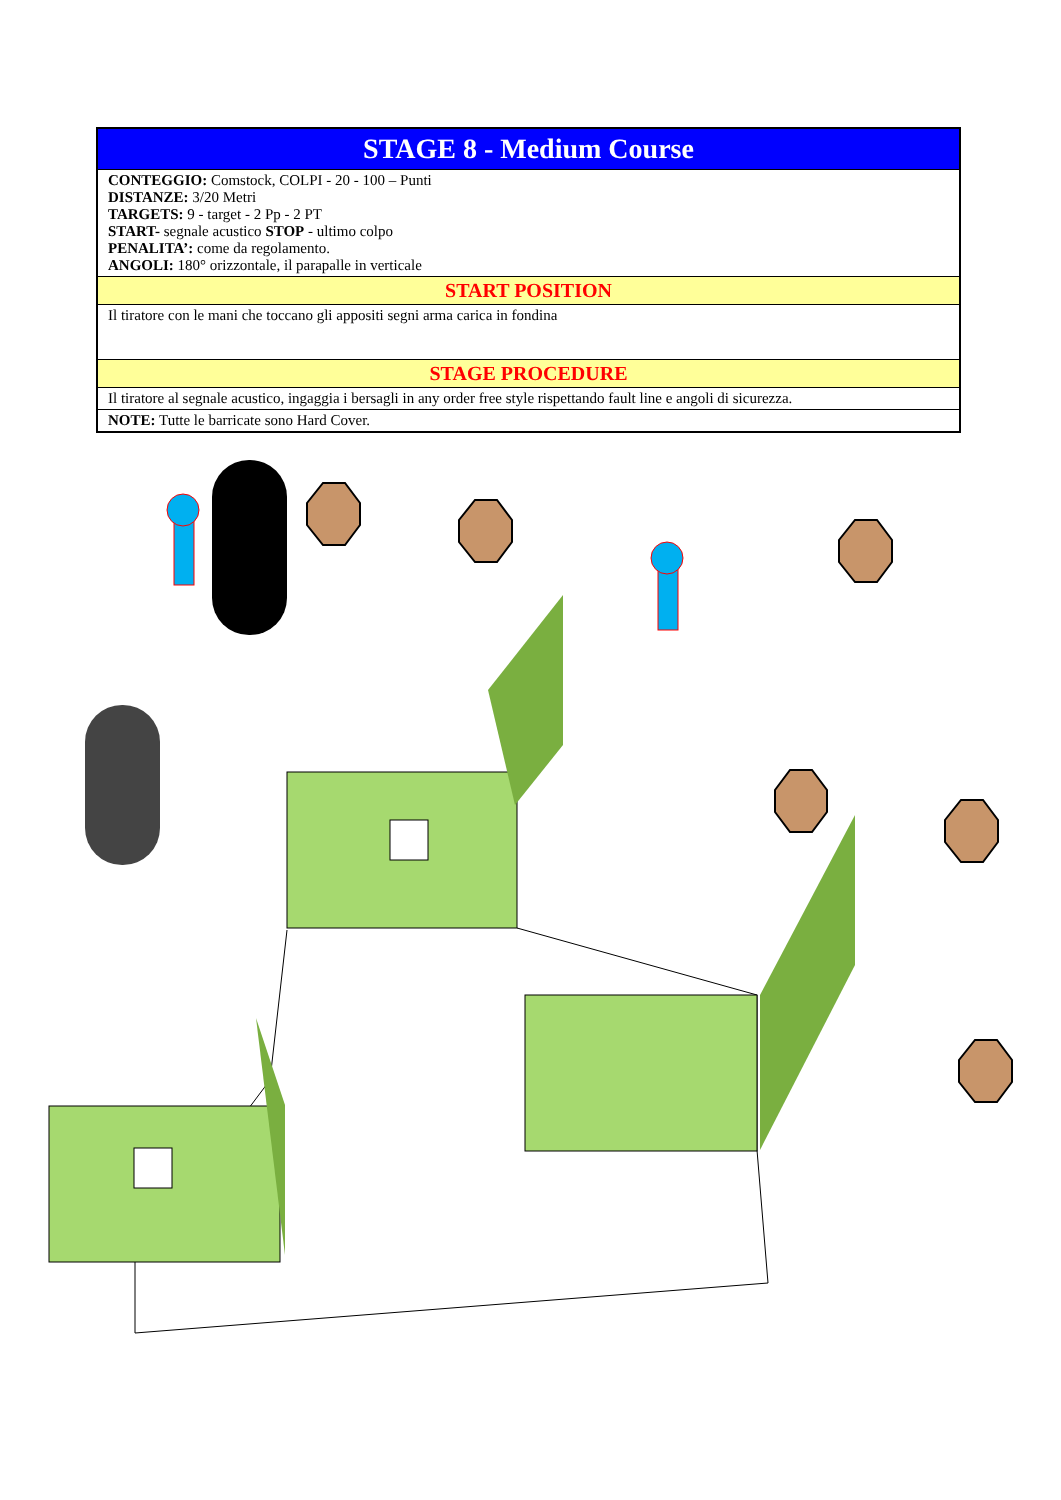| STAGE 8 - Medium Course |
| CONTEGGIO: Comstock, COLPI - 20 - 100 – Punti DISTANZE: 3/20 Metri TARGETS: 9 - target - 2 Pp - 2 PT START- segnale acustico STOP - ultimo colpo PENALITA’: come da regolamento. ANGOLI: 180° orizzontale, il parapalle in verticale |
| START POSITION |
| Il tiratore con le mani che toccano gli appositi segni arma carica in fondina |
| STAGE PROCEDURE |
| Il tiratore al segnale acustico, ingaggia i bersagli in any order free style rispettando fault line e angoli di sicurezza. |
| NOTE: Tutte le barricate sono Hard Cover. |